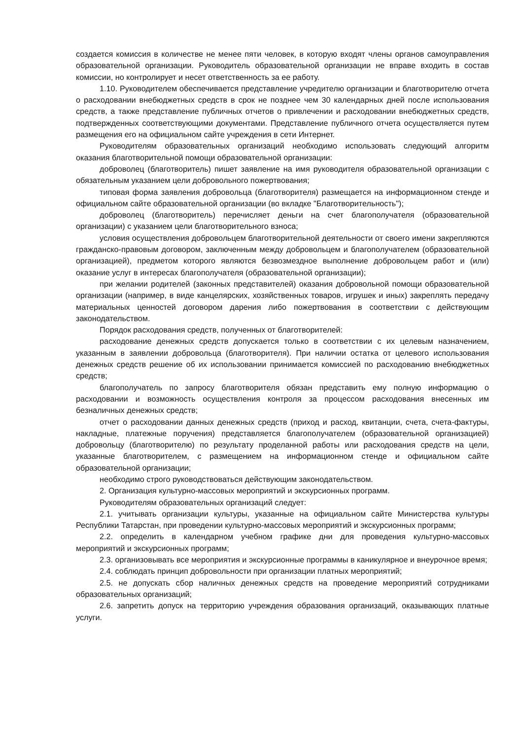создается комиссия в количестве не менее пяти человек, в которую входят члены органов самоуправления образовательной организации. Руководитель образовательной организации не вправе входить в состав комиссии, но контролирует и несет ответственность за ее работу.
1.10. Руководителем обеспечивается представление учредителю организации и благотворителю отчета о расходовании внебюджетных средств в срок не позднее чем 30 календарных дней после использования средств, а также представление публичных отчетов о привлечении и расходовании внебюджетных средств, подтвержденных соответствующими документами. Представление публичного отчета осуществляется путем размещения его на официальном сайте учреждения в сети Интернет.
Руководителям образовательных организаций необходимо использовать следующий алгоритм оказания благотворительной помощи образовательной организации:
доброволец (благотворитель) пишет заявление на имя руководителя образовательной организации с обязательным указанием цели добровольного пожертвования;
типовая форма заявления добровольца (благотворителя) размещается на информационном стенде и официальном сайте образовательной организации (во вкладке "Благотворительность");
доброволец (благотворитель) перечисляет деньги на счет благополучателя (образовательной организации) с указанием цели благотворительного взноса;
условия осуществления добровольцем благотворительной деятельности от своего имени закрепляются гражданско-правовым договором, заключенным между добровольцем и благополучателем (образовательной организацией), предметом которого являются безвозмездное выполнение добровольцем работ и (или) оказание услуг в интересах благополучателя (образовательной организации);
при желании родителей (законных представителей) оказания добровольной помощи образовательной организации (например, в виде канцелярских, хозяйственных товаров, игрушек и иных) закреплять передачу материальных ценностей договором дарения либо пожертвования в соответствии с действующим законодательством.
Порядок расходования средств, полученных от благотворителей:
расходование денежных средств допускается только в соответствии с их целевым назначением, указанным в заявлении добровольца (благотворителя). При наличии остатка от целевого использования денежных средств решение об их использовании принимается комиссией по расходованию внебюджетных средств;
благополучатель по запросу благотворителя обязан представить ему полную информацию о расходовании и возможность осуществления контроля за процессом расходования внесенных им безналичных денежных средств;
отчет о расходовании данных денежных средств (приход и расход, квитанции, счета, счета-фактуры, накладные, платежные поручения) представляется благополучателем (образовательной организацией) добровольцу (благотворителю) по результату проделанной работы или расходования средств на цели, указанные благотворителем, с размещением на информационном стенде и официальном сайте образовательной организации;
необходимо строго руководствоваться действующим законодательством.
2. Организация культурно-массовых мероприятий и экскурсионных программ.
Руководителям образовательных организаций следует:
2.1. учитывать организации культуры, указанные на официальном сайте Министерства культуры Республики Татарстан, при проведении культурно-массовых мероприятий и экскурсионных программ;
2.2. определить в календарном учебном графике дни для проведения культурно-массовых мероприятий и экскурсионных программ;
2.3. организовывать все мероприятия и экскурсионные программы в каникулярное и внеурочное время;
2.4. соблюдать принцип добровольности при организации платных мероприятий;
2.5. не допускать сбор наличных денежных средств на проведение мероприятий сотрудниками образовательных организаций;
2.6. запретить допуск на территорию учреждения образования организаций, оказывающих платные услуги.